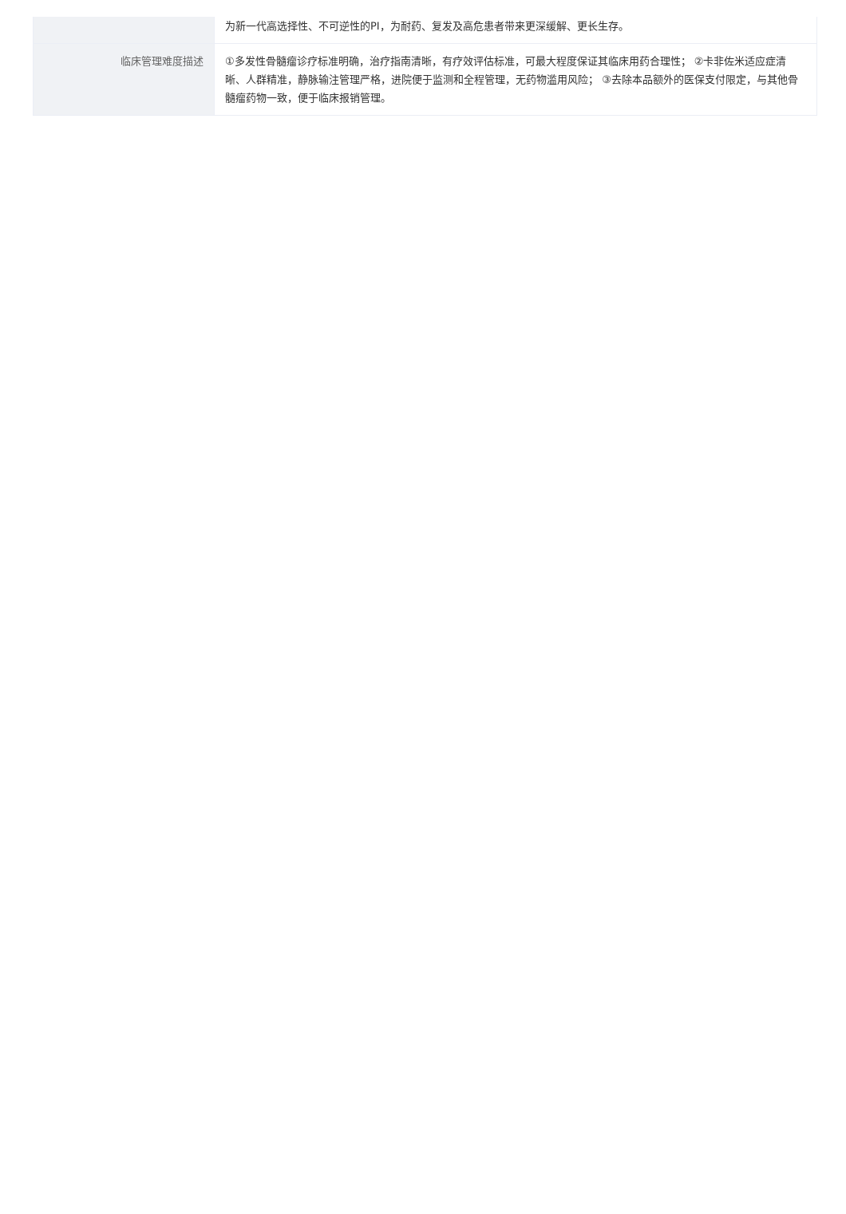| | 为新一代高选择性、不可逆性的PI，为耐药、复发及高危患者带来更深缓解、更长生存。 |
| 临床管理难度描述 | ①多发性骨髓瘤诊疗标准明确，治疗指南清晰，有疗效评估标准，可最大程度保证其临床用药合理性； ②卡非佐米适应症清晰、人群精准，静脉输注管理严格，进院便于监测和全程管理，无药物滥用风险； ③去除本品额外的医保支付限定，与其他骨髓瘤药物一致，便于临床报销管理。 |